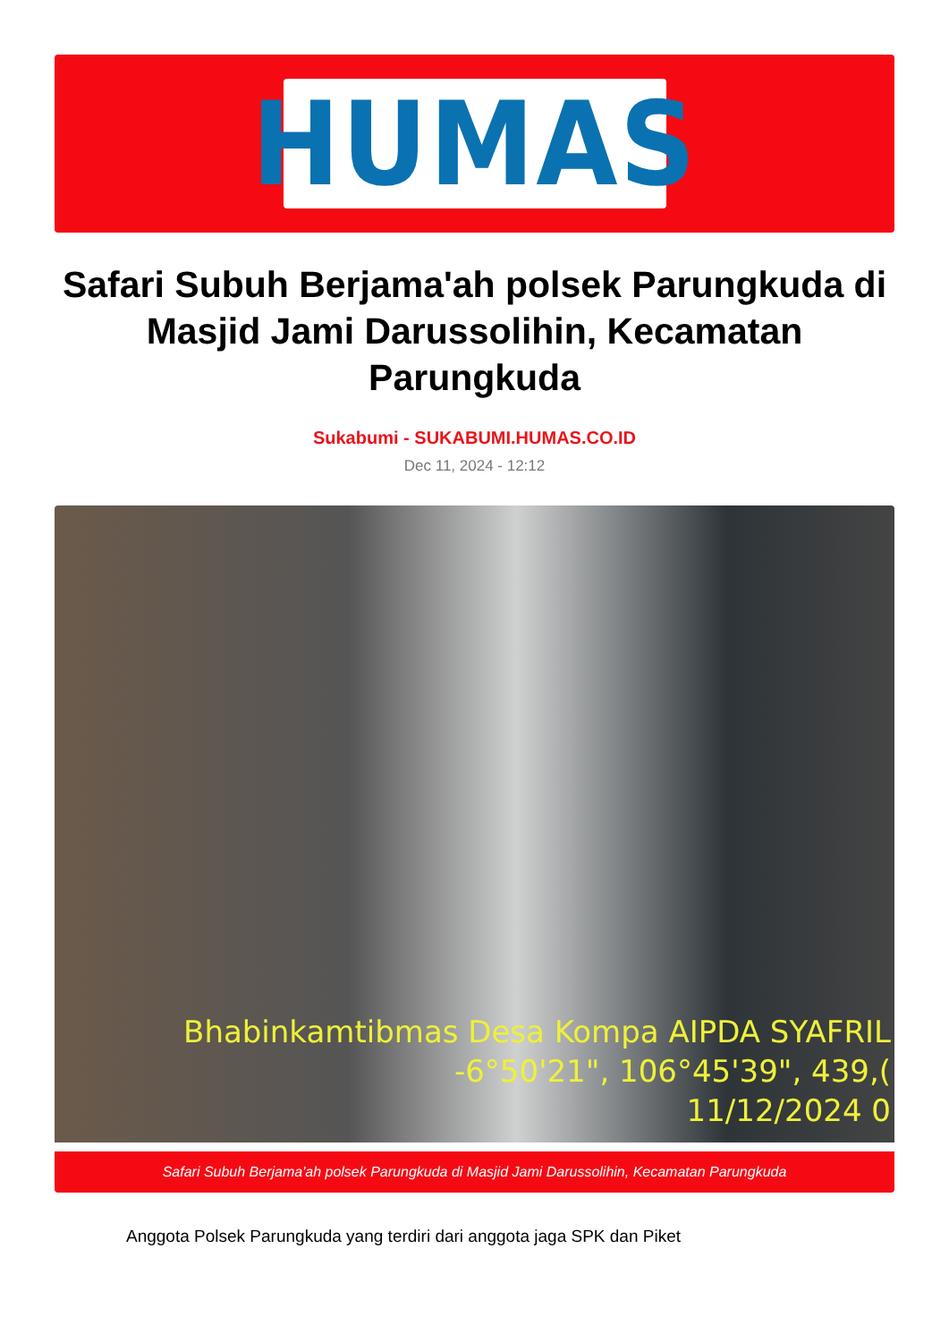HUMAS
Safari Subuh Berjama'ah polsek Parungkuda di Masjid Jami Darussolihin, Kecamatan Parungkuda
Sukabumi - SUKABUMI.HUMAS.CO.ID
Dec 11, 2024 - 12:12
Bhabinkamtibmas Desa Kompa AIPDA SYAFRIL
-6°50'21", 106°45'39", 439,(
11/12/2024 0
Safari Subuh Berjama'ah polsek Parungkuda di Masjid Jami Darussolihin, Kecamatan Parungkuda
Anggota Polsek Parungkuda yang terdiri dari anggota jaga SPK dan Piket